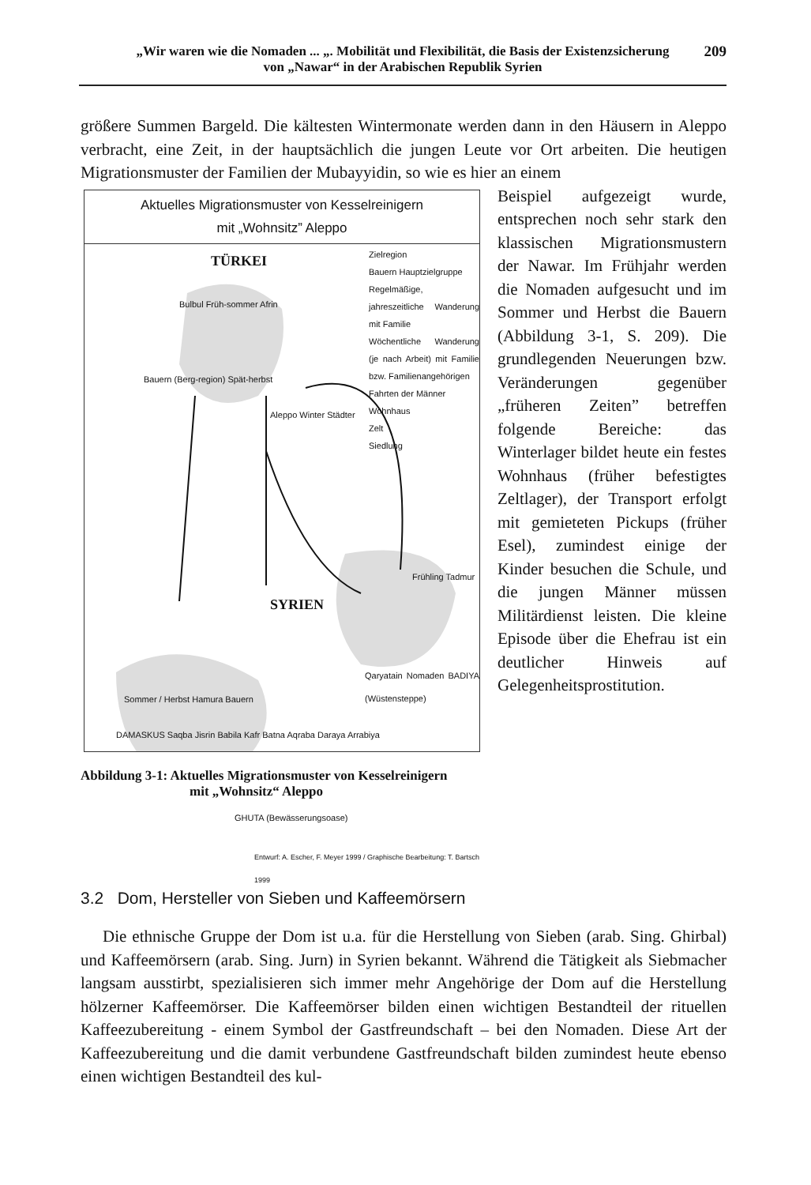„Wir waren wie die Nomaden ... „. Mobilität und Flexibilität, die Basis der Existenzsicherung
von „Nawar“ in der Arabischen Republik Syrien
209
größere Summen Bargeld. Die kältesten Wintermonate werden dann in den Häusern in Aleppo verbracht, eine Zeit, in der hauptsächlich die jungen Leute vor Ort arbeiten. Die heutigen Migrationsmuster der Familien der Mubayyidin, so wie es hier an einem
Aktuelles Migrationsmuster von Kesselreinigern
mit „Wohnsitz” Aleppo
TÜRKEI
Zielregion
Bauern Hauptzielgruppe
Regelmäßige, jahreszeitliche Wanderung mit Familie
Wöchentliche Wanderung (je nach Arbeit) mit Familie bzw. Familienangehörigen
Fahrten der Männer
Wohnhaus
Zelt
Siedlung
Bulbul Früh-sommer Afrin
Bauern (Berg-region) Spät-herbst
Aleppo Winter Städter
Frühling Tadmur
SYRIEN
Qaryatain Nomaden BADIYA (Wüstensteppe)
Sommer / Herbst Hamura Bauern
DAMASKUS Saqba Jisrin Babila Kafr Batna Aqraba Daraya Arrabiya
GHUTA (Bewässerungsoase)
Entwurf: A. Escher, F. Meyer 1999 / Graphische Bearbeitung: T. Bartsch 1999
Beispiel aufgezeigt wurde, entsprechen noch sehr stark den klassischen Migrationsmustern der Nawar. Im Frühjahr werden die Nomaden aufgesucht und im Sommer und Herbst die Bauern (Abbildung 3-1, S. 209). Die grundlegenden Neuerungen bzw. Veränderungen gegenüber „früheren Zeiten” betreffen folgende Bereiche: das Winterlager bildet heute ein festes Wohnhaus (früher befestigtes Zeltlager), der Transport erfolgt mit gemieteten Pickups (früher Esel), zumindest einige der Kinder besuchen die Schule, und die jungen Männer müssen Militärdienst leisten. Die kleine Episode über die Ehefrau ist ein deutlicher Hinweis auf Gelegenheitsprostitution.
Abbildung 3-1: Aktuelles Migrationsmuster von Kesselreinigern
mit „Wohnsitz“ Aleppo
3.2 Dom, Hersteller von Sieben und Kaffeemörsern
Die ethnische Gruppe der Dom ist u.a. für die Herstellung von Sieben (arab. Sing. Ghirbal) und Kaffeemörsern (arab. Sing. Jurn) in Syrien bekannt. Während die Tätigkeit als Siebmacher langsam ausstirbt, spezialisieren sich immer mehr Angehörige der Dom auf die Herstellung hölzerner Kaffeemörser. Die Kaffeemörser bilden einen wichtigen Bestandteil der rituellen Kaffeezubereitung - einem Symbol der Gastfreundschaft – bei den Nomaden. Diese Art der Kaffeezubereitung und die damit verbundene Gastfreundschaft bilden zumindest heute ebenso einen wichtigen Bestandteil des kul-